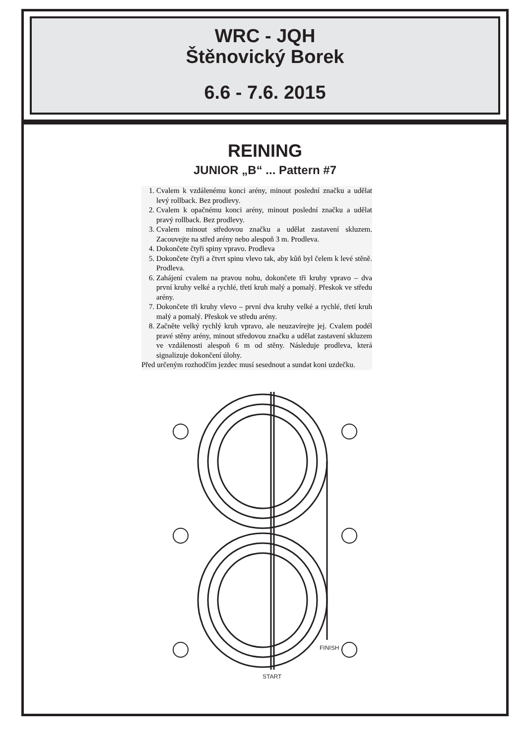WRC - JQH
Štěnovický Borek
6.6 - 7.6. 2015
REINING
JUNIOR „B“ ... Pattern #7
1. Cvalem k vzdálenému konci arény, minout poslední značku a udělat levý rollback. Bez prodlevy.
2. Cvalem k opačnému konci arény, minout poslední značku a udělat pravý rollback. Bez prodlevy.
3. Cvalem minout středovou značku a udělat zastavení skluzem. Zacouvejte na střed arény nebo alespoň 3 m. Prodleva.
4. Dokončete čtyři spiny vpravo. Prodleva
5. Dokončete čtyři a čtvrt spinu vlevo tak, aby kůň byl čelem k levé stěně. Prodleva.
6. Zahájení cvalem na pravou nohu, dokončete tři kruhy vpravo – dva první kruhy velké a rychlé, třetí kruh malý a pomalý. Přeskok ve středu arény.
7. Dokončete tři kruhy vlevo – první dva kruhy velké a rychlé, třetí kruh malý a pomalý. Přeskok ve středu arény.
8. Začněte velký rychlý kruh vpravo, ale neuzavírejte jej. Cvalem podél pravé stěny arény, minout středovou značku a udělat zastavení skluzem ve vzdálenosti alespoň 6 m od stěny. Následuje prodleva, která signalizuje dokončení úlohy.
Před určeným rozhodčím jezdec musí sesednout a sundat koni uzdečku.
FINISH
START